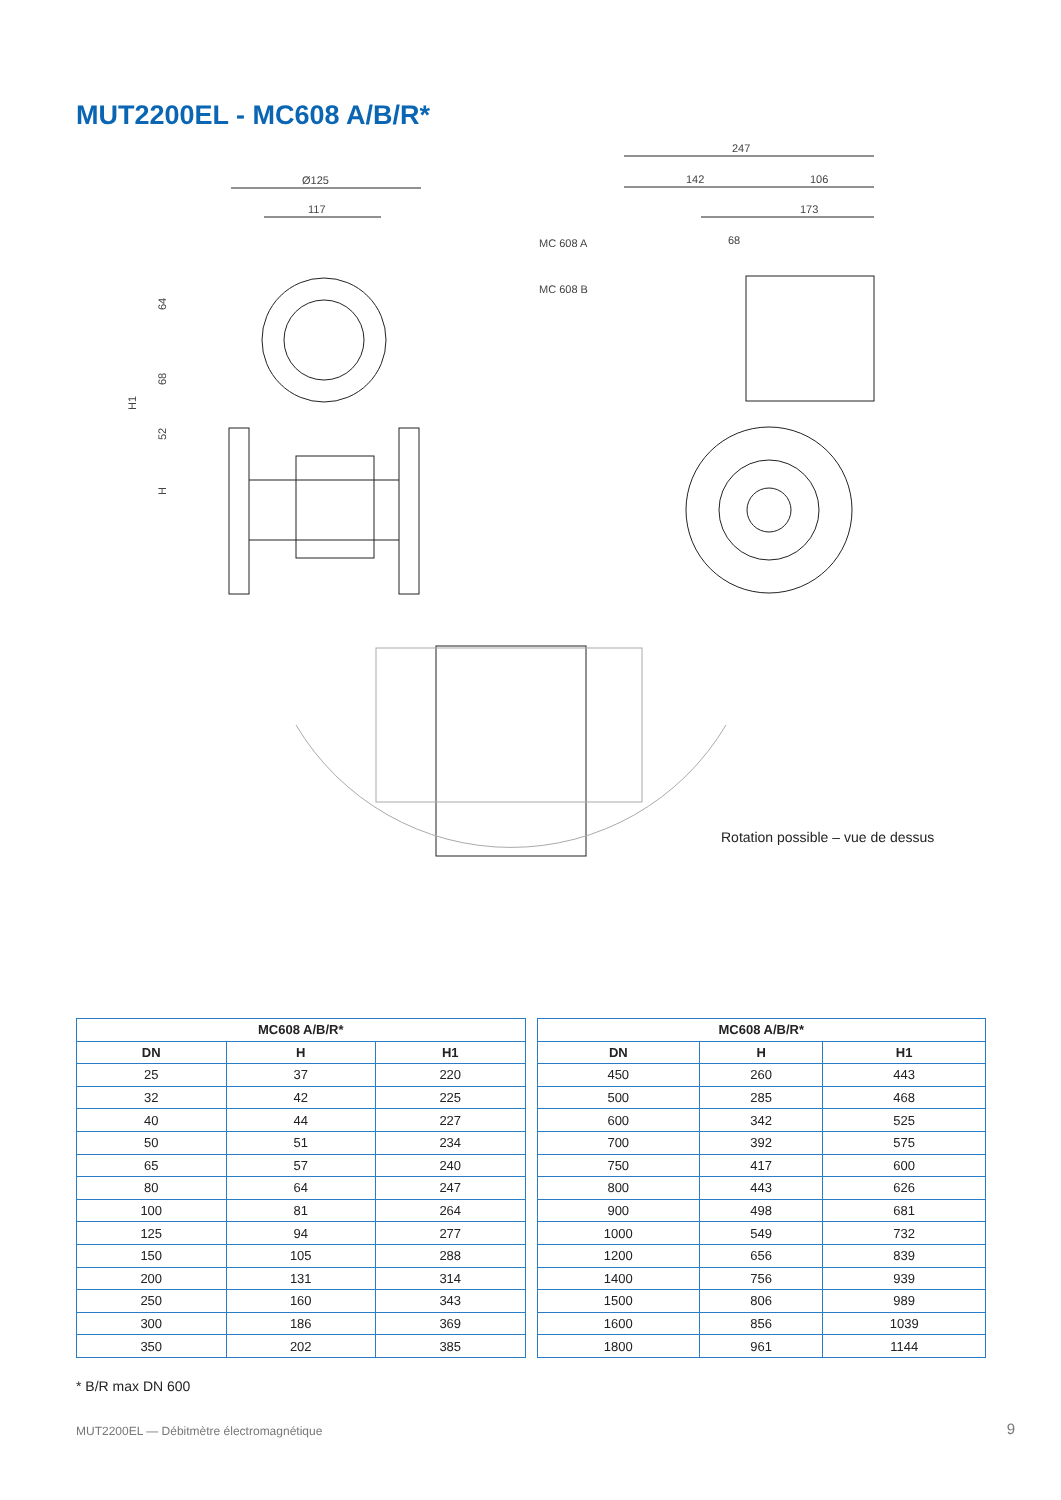MUT2200EL - MC608 A/B/R*
Ø125
117
64
68
52
H
H1
247
142
106
173
68
MC 608 A
MC 608 B
Rotation possible – vue de dessus
| MC608 A/B/R* | | |
| --- | --- | --- |
| DN | H | H1 |
| 25 | 37 | 220 |
| 32 | 42 | 225 |
| 40 | 44 | 227 |
| 50 | 51 | 234 |
| 65 | 57 | 240 |
| 80 | 64 | 247 |
| 100 | 81 | 264 |
| 125 | 94 | 277 |
| 150 | 105 | 288 |
| 200 | 131 | 314 |
| 250 | 160 | 343 |
| 300 | 186 | 369 |
| 350 | 202 | 385 |
| MC608 A/B/R* | | |
| --- | --- | --- |
| DN | H | H1 |
| 450 | 260 | 443 |
| 500 | 285 | 468 |
| 600 | 342 | 525 |
| 700 | 392 | 575 |
| 750 | 417 | 600 |
| 800 | 443 | 626 |
| 900 | 498 | 681 |
| 1000 | 549 | 732 |
| 1200 | 656 | 839 |
| 1400 | 756 | 939 |
| 1500 | 806 | 989 |
| 1600 | 856 | 1039 |
| 1800 | 961 | 1144 |
* B/R max DN 600
MUT2200EL — Débitmètre électromagnétique
9